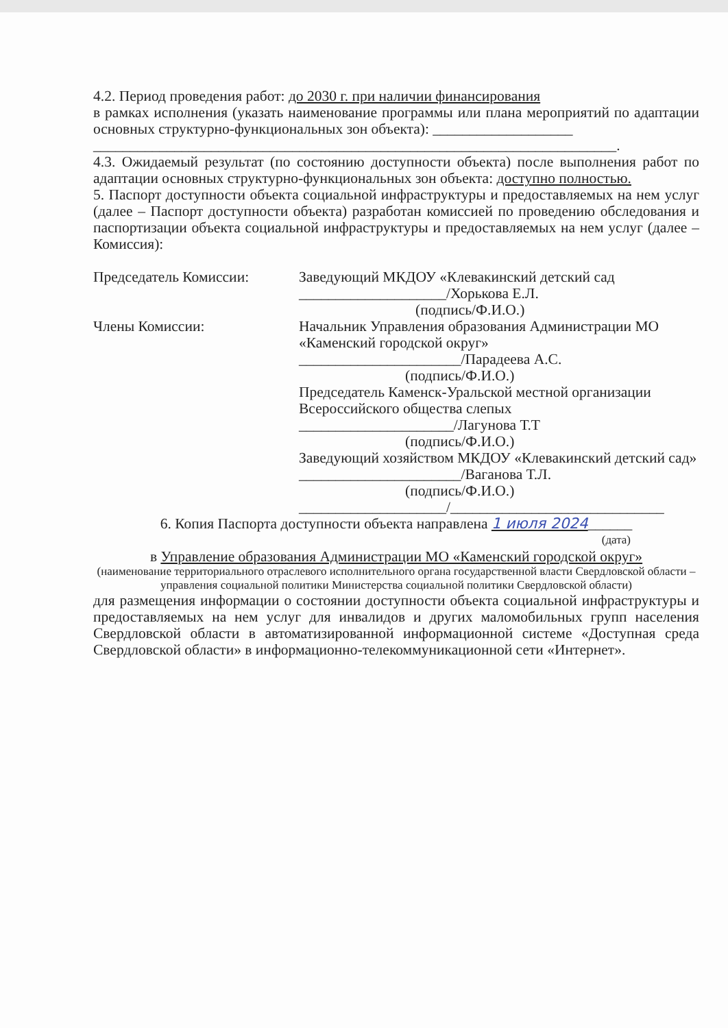4.2. Период проведения работ: до 2030 г. при наличии финансирования
в рамках исполнения (указать наименование программы или плана мероприятий по адаптации основных структурно-функциональных зон объекта): ___________________
_______________________________________________________________________.
4.3. Ожидаемый результат (по состоянию доступности объекта) после выполнения работ по адаптации основных структурно-функциональных зон объекта: доступно полностью.
5. Паспорт доступности объекта социальной инфраструктуры и предоставляемых на нем услуг (далее – Паспорт доступности объекта) разработан комиссией по проведению обследования и паспортизации объекта социальной инфраструктуры и предоставляемых на нем услуг (далее – Комиссия):
Председатель Комиссии: Заведующий МКДОУ «Клевакинский детский сад
____________________/Хорькова Е.Л.
(подпись/Ф.И.О.)
Члены Комиссии: Начальник Управления образования Администрации МО «Каменский городской округ»
______________________/Парадеева А.С.
(подпись/Ф.И.О.)
Председатель Каменск-Уральской местной организации Всероссийского общества слепых
_____________________/Лагунова Т.Т
(подпись/Ф.И.О.)
Заведующий хозяйством МКДОУ «Клевакинский детский сад»
______________________/Ваганова Т.Л.
(подпись/Ф.И.О.)
____________________/_____________________________
6. Копия Паспорта доступности объекта направлена 1 июля 2024______
(дата)
в Управление образования Администрации МО «Каменский городской округ»
(наименование территориального отраслевого исполнительного органа государственной власти Свердловской области – управления социальной политики Министерства социальной политики Свердловской области)
для размещения информации о состоянии доступности объекта социальной инфраструктуры и предоставляемых на нем услуг для инвалидов и других маломобильных групп населения Свердловской области в автоматизированной информационной системе «Доступная среда Свердловской области» в информационно-телекоммуникационной сети «Интернет».